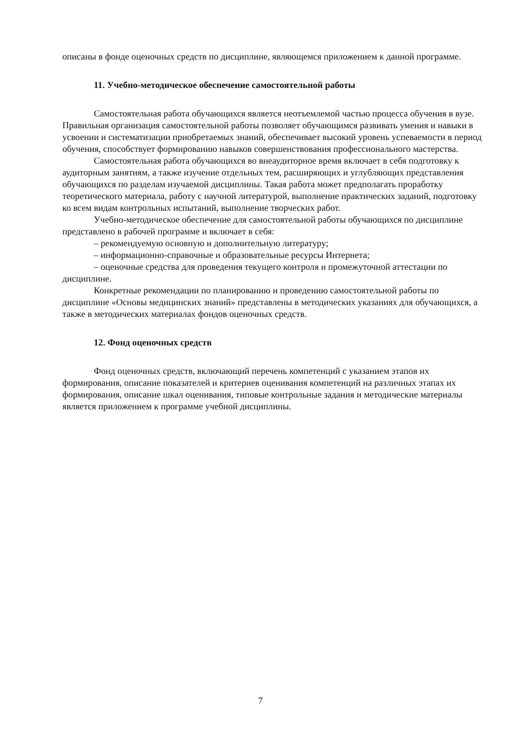описаны в фонде оценочных средств по дисциплине, являющемся приложением к данной программе.
11. Учебно-методическое обеспечение самостоятельной работы
Самостоятельная работа обучающихся является неотъемлемой частью процесса обучения в вузе. Правильная организация самостоятельной работы позволяет обучающимся развивать умения и навыки в усвоении и систематизации приобретаемых знаний, обеспечивает высокий уровень успеваемости в период обучения, способствует формированию навыков совершенствования профессионального мастерства.
Самостоятельная работа обучающихся во внеаудиторное время включает в себя подготовку к аудиторным занятиям, а также изучение отдельных тем, расширяющих и углубляющих представления обучающихся по разделам изучаемой дисциплины. Такая работа может предполагать проработку теоретического материала, работу с научной литературой, выполнение практических заданий, подготовку ко всем видам контрольных испытаний, выполнение творческих работ.
Учебно-методическое обеспечение для самостоятельной работы обучающихся по дисциплине представлено в рабочей программе и включает в себя:
– рекомендуемую основную и дополнительную литературу;
– информационно-справочные и образовательные ресурсы Интернета;
– оценочные средства для проведения текущего контроля и промежуточной аттестации по дисциплине.
Конкретные рекомендации по планированию и проведению самостоятельной работы по дисциплине «Основы медицинских знаний» представлены в методических указаниях для обучающихся, а также в методических материалах фондов оценочных средств.
12. Фонд оценочных средств
Фонд оценочных средств, включающий перечень компетенций с указанием этапов их формирования, описание показателей и критериев оценивания компетенций на различных этапах их формирования, описание шкал оценивания, типовые контрольные задания и методические материалы является приложением к программе учебной дисциплины.
7